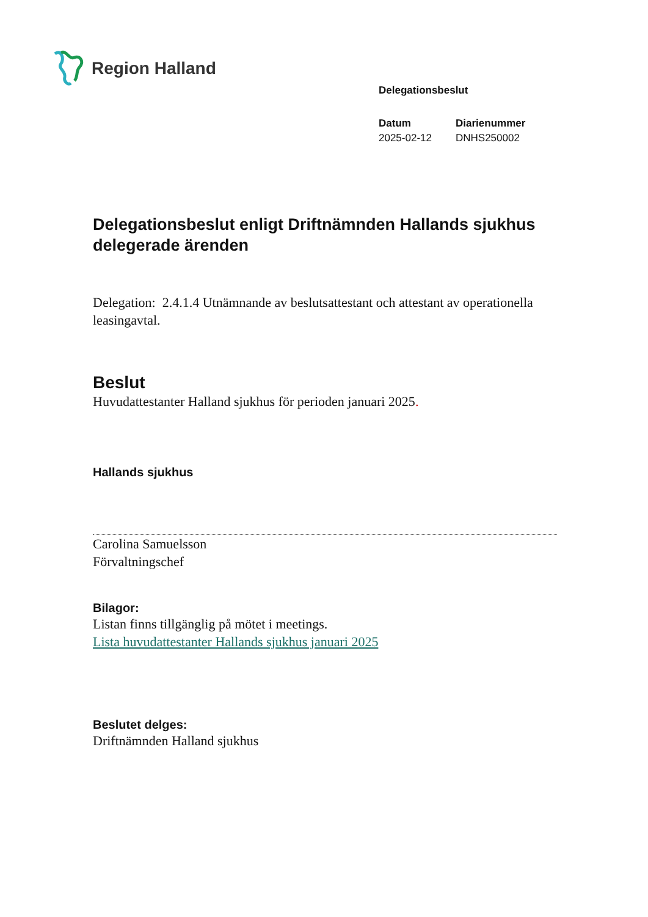Region Halland
Delegationsbeslut
Datum
2025-02-12
Diarienummer
DNHS250002
Delegationsbeslut enligt Driftnämnden Hallands sjukhus delegerade ärenden
Delegation: 2.4.1.4 Utnämnande av beslutsattestant och attestant av operationella leasingavtal.
Beslut
Huvudattestanter Halland sjukhus för perioden januari 2025.
Hallands sjukhus
Carolina Samuelsson
Förvaltningschef
Bilagor:
Listan finns tillgänglig på mötet i meetings.
Lista huvudattestanter Hallands sjukhus januari 2025
Beslutet delges:
Driftnämnden Halland sjukhus